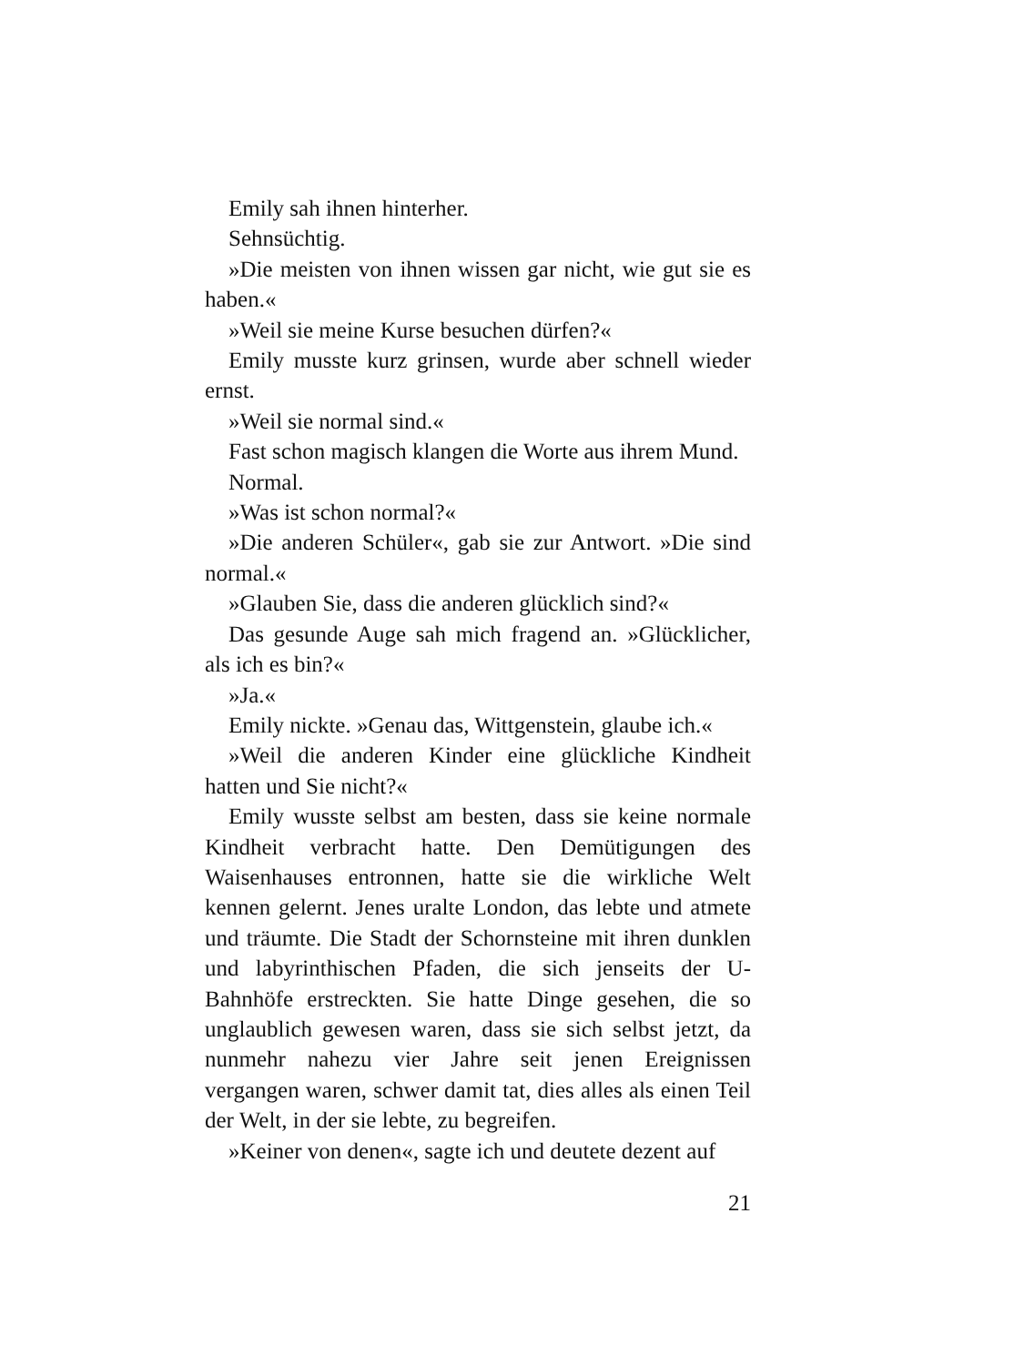Emily sah ihnen hinterher.
Sehnsüchtig.
»Die meisten von ihnen wissen gar nicht, wie gut sie es haben.«
»Weil sie meine Kurse besuchen dürfen?«
Emily musste kurz grinsen, wurde aber schnell wieder ernst.
»Weil sie normal sind.«
Fast schon magisch klangen die Worte aus ihrem Mund.
Normal.
»Was ist schon normal?«
»Die anderen Schüler«, gab sie zur Antwort. »Die sind normal.«
»Glauben Sie, dass die anderen glücklich sind?«
Das gesunde Auge sah mich fragend an. »Glücklicher, als ich es bin?«
»Ja.«
Emily nickte. »Genau das, Wittgenstein, glaube ich.«
»Weil die anderen Kinder eine glückliche Kindheit hatten und Sie nicht?«
Emily wusste selbst am besten, dass sie keine normale Kindheit verbracht hatte. Den Demütigungen des Waisenhauses entronnen, hatte sie die wirkliche Welt kennen gelernt. Jenes uralte London, das lebte und atmete und träumte. Die Stadt der Schornsteine mit ihren dunklen und labyrinthischen Pfaden, die sich jenseits der U-Bahnhöfe erstreckten. Sie hatte Dinge gesehen, die so unglaublich gewesen waren, dass sie sich selbst jetzt, da nunmehr nahezu vier Jahre seit jenen Ereignissen vergangen waren, schwer damit tat, dies alles als einen Teil der Welt, in der sie lebte, zu begreifen.
»Keiner von denen«, sagte ich und deutete dezent auf
21